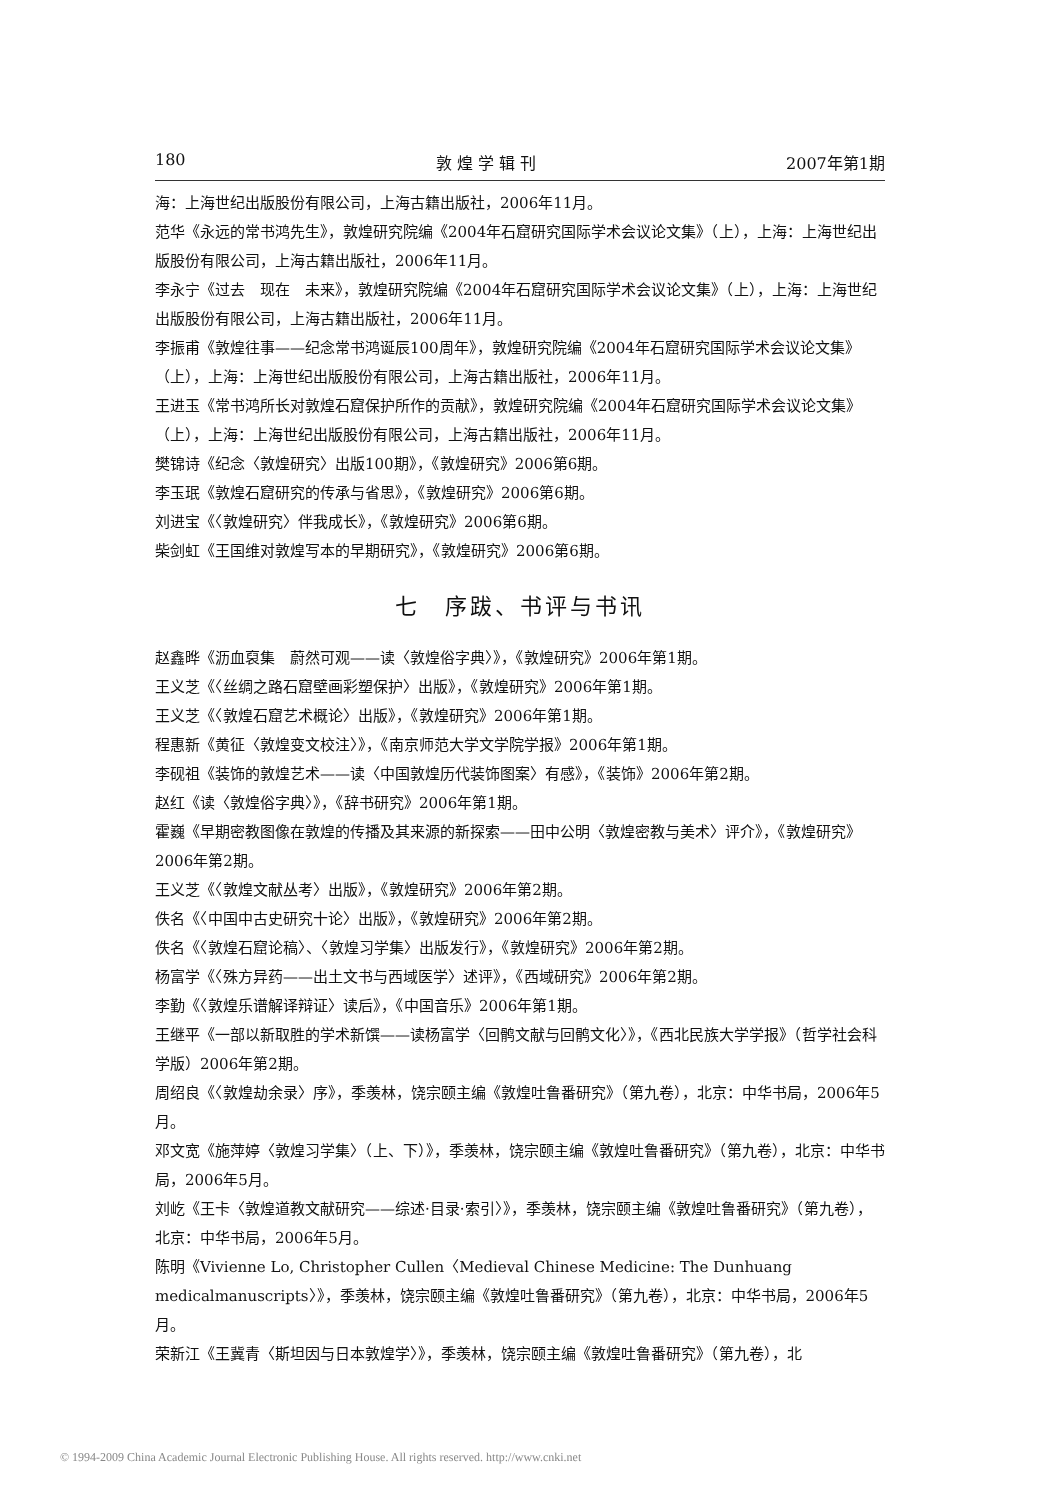180 敦 煌 学 辑 刊 2007年第1期
海：上海世纪出版股份有限公司，上海古籍出版社，2006年11月。
范华《永远的常书鸿先生》，敦煌研究院编《2004年石窟研究国际学术会议论文集》（上），上海：上海世纪出版股份有限公司，上海古籍出版社，2006年11月。
李永宁《过去　现在　未来》，敦煌研究院编《2004年石窟研究国际学术会议论文集》（上），上海：上海世纪出版股份有限公司，上海古籍出版社，2006年11月。
李振甫《敦煌往事——纪念常书鸿诞辰100周年》，敦煌研究院编《2004年石窟研究国际学术会议论文集》（上），上海：上海世纪出版股份有限公司，上海古籍出版社，2006年11月。
王进玉《常书鸿所长对敦煌石窟保护所作的贡献》，敦煌研究院编《2004年石窟研究国际学术会议论文集》（上），上海：上海世纪出版股份有限公司，上海古籍出版社，2006年11月。
樊锦诗《纪念〈敦煌研究〉出版100期》，《敦煌研究》2006第6期。
李玉珉《敦煌石窟研究的传承与省思》，《敦煌研究》2006第6期。
刘进宝《〈敦煌研究〉伴我成长》，《敦煌研究》2006第6期。
柴剑虹《王国维对敦煌写本的早期研究》，《敦煌研究》2006第6期。
七　序跋、书评与书讯
赵鑫晔《沥血裒集　蔚然可观——读〈敦煌俗字典〉》，《敦煌研究》2006年第1期。
王义芝《〈丝绸之路石窟壁画彩塑保护〉出版》，《敦煌研究》2006年第1期。
王义芝《〈敦煌石窟艺术概论〉出版》，《敦煌研究》2006年第1期。
程惠新《黄征〈敦煌变文校注〉》，《南京师范大学文学院学报》2006年第1期。
李砚祖《装饰的敦煌艺术——读〈中国敦煌历代装饰图案〉有感》，《装饰》2006年第2期。
赵红《读〈敦煌俗字典〉》，《辞书研究》2006年第1期。
霍巍《早期密教图像在敦煌的传播及其来源的新探索——田中公明〈敦煌密教与美术〉评介》，《敦煌研究》2006年第2期。
王义芝《〈敦煌文献丛考〉出版》，《敦煌研究》2006年第2期。
佚名《〈中国中古史研究十论〉出版》，《敦煌研究》2006年第2期。
佚名《〈敦煌石窟论稿〉、〈敦煌习学集〉出版发行》，《敦煌研究》2006年第2期。
杨富学《〈殊方异药——出土文书与西域医学〉述评》，《西域研究》2006年第2期。
李勤《〈敦煌乐谱解译辩证〉读后》，《中国音乐》2006年第1期。
王继平《一部以新取胜的学术新馔——读杨富学〈回鹘文献与回鹘文化〉》，《西北民族大学学报》（哲学社会科学版）2006年第2期。
周绍良《〈敦煌劫余录〉序》，季羡林，饶宗颐主编《敦煌吐鲁番研究》（第九卷），北京：中华书局，2006年5月。
邓文宽《施萍婷〈敦煌习学集〉（上、下）》，季羡林，饶宗颐主编《敦煌吐鲁番研究》（第九卷），北京：中华书局，2006年5月。
刘屹《王卡〈敦煌道教文献研究——综述·目录·索引〉》，季羡林，饶宗颐主编《敦煌吐鲁番研究》（第九卷），北京：中华书局，2006年5月。
陈明《Vivienne Lo, Christopher Cullen〈Medieval Chinese Medicine: The Dunhuang medicalmanuscripts〉》，季羡林，饶宗颐主编《敦煌吐鲁番研究》（第九卷），北京：中华书局，2006年5月。
荣新江《王冀青〈斯坦因与日本敦煌学〉》，季羡林，饶宗颐主编《敦煌吐鲁番研究》（第九卷），北
© 1994-2009 China Academic Journal Electronic Publishing House. All rights reserved. http://www.cnki.net